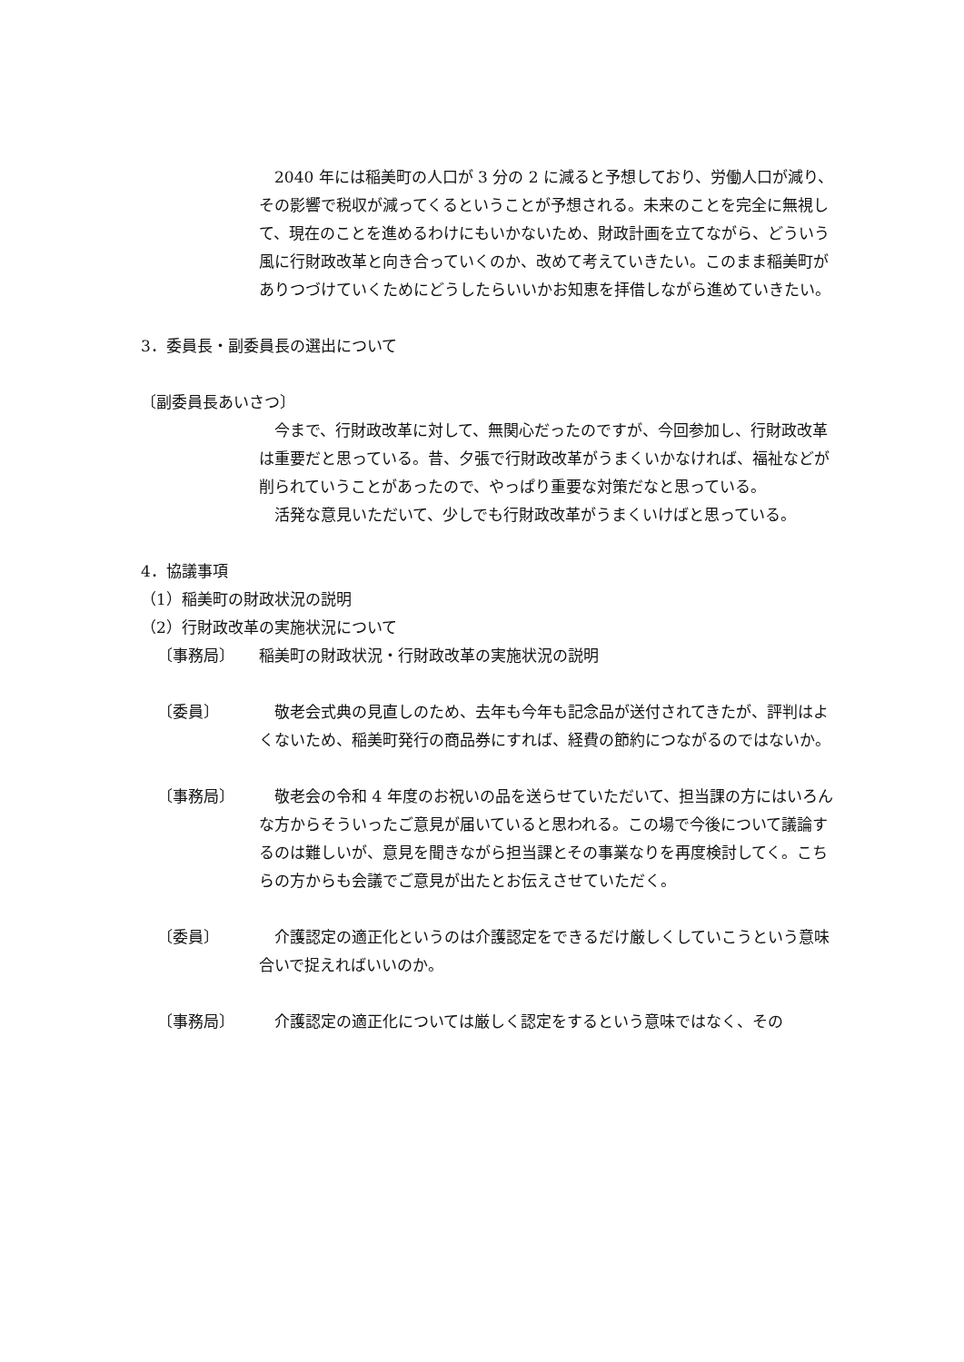2040 年には稲美町の人口が 3 分の 2 に減ると予想しており、労働人口が減り、その影響で税収が減ってくるということが予想される。未来のことを完全に無視して、現在のことを進めるわけにもいかないため、財政計画を立てながら、どういう風に行財政改革と向き合っていくのか、改めて考えていきたい。このまま稲美町がありつづけていくためにどうしたらいいかお知恵を拝借しながら進めていきたい。
3．委員長・副委員長の選出について
〔副委員長あいさつ〕
　今まで、行財政改革に対して、無関心だったのですが、今回参加し、行財政改革は重要だと思っている。昔、夕張で行財政改革がうまくいかなければ、福祉などが削られていうことがあったので、やっぱり重要な対策だなと思っている。
　活発な意見いただいて、少しでも行財政改革がうまくいけばと思っている。
4．協議事項
（1）稲美町の財政状況の説明
（2）行財政改革の実施状況について
〔事務局〕 稲美町の財政状況・行財政改革の実施状況の説明
〔委員〕 　敬老会式典の見直しのため、去年も今年も記念品が送付されてきたが、評判はよくないため、稲美町発行の商品券にすれば、経費の節約につながるのではないか。
〔事務局〕 　敬老会の令和 4 年度のお祝いの品を送らせていただいて、担当課の方にはいろんな方からそういったご意見が届いていると思われる。この場で今後について議論するのは難しいが、意見を聞きながら担当課とその事業なりを再度検討してく。こちらの方からも会議でご意見が出たとお伝えさせていただく。
〔委員〕 　介護認定の適正化というのは介護認定をできるだけ厳しくしていこうという意味合いで捉えればいいのか。
〔事務局〕 　介護認定の適正化については厳しく認定をするという意味ではなく、その